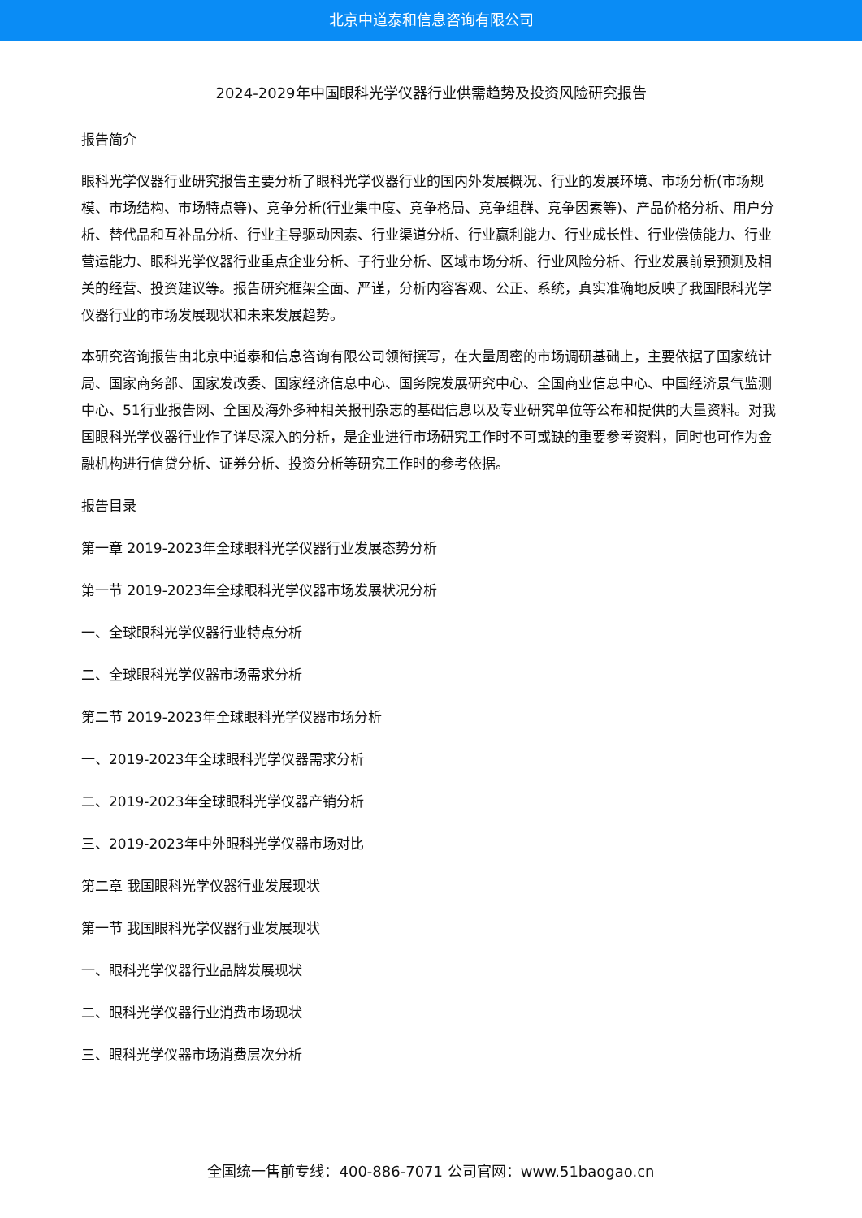北京中道泰和信息咨询有限公司
2024-2029年中国眼科光学仪器行业供需趋势及投资风险研究报告
报告简介
眼科光学仪器行业研究报告主要分析了眼科光学仪器行业的国内外发展概况、行业的发展环境、市场分析(市场规模、市场结构、市场特点等)、竞争分析(行业集中度、竞争格局、竞争组群、竞争因素等)、产品价格分析、用户分析、替代品和互补品分析、行业主导驱动因素、行业渠道分析、行业赢利能力、行业成长性、行业偿债能力、行业营运能力、眼科光学仪器行业重点企业分析、子行业分析、区域市场分析、行业风险分析、行业发展前景预测及相关的经营、投资建议等。报告研究框架全面、严谨，分析内容客观、公正、系统，真实准确地反映了我国眼科光学仪器行业的市场发展现状和未来发展趋势。
本研究咨询报告由北京中道泰和信息咨询有限公司领衔撰写，在大量周密的市场调研基础上，主要依据了国家统计局、国家商务部、国家发改委、国家经济信息中心、国务院发展研究中心、全国商业信息中心、中国经济景气监测中心、51行业报告网、全国及海外多种相关报刊杂志的基础信息以及专业研究单位等公布和提供的大量资料。对我国眼科光学仪器行业作了详尽深入的分析，是企业进行市场研究工作时不可或缺的重要参考资料，同时也可作为金融机构进行信贷分析、证券分析、投资分析等研究工作时的参考依据。
报告目录
第一章 2019-2023年全球眼科光学仪器行业发展态势分析
第一节 2019-2023年全球眼科光学仪器市场发展状况分析
一、全球眼科光学仪器行业特点分析
二、全球眼科光学仪器市场需求分析
第二节 2019-2023年全球眼科光学仪器市场分析
一、2019-2023年全球眼科光学仪器需求分析
二、2019-2023年全球眼科光学仪器产销分析
三、2019-2023年中外眼科光学仪器市场对比
第二章 我国眼科光学仪器行业发展现状
第一节 我国眼科光学仪器行业发展现状
一、眼科光学仪器行业品牌发展现状
二、眼科光学仪器行业消费市场现状
三、眼科光学仪器市场消费层次分析
全国统一售前专线：400-886-7071 公司官网：www.51baogao.cn